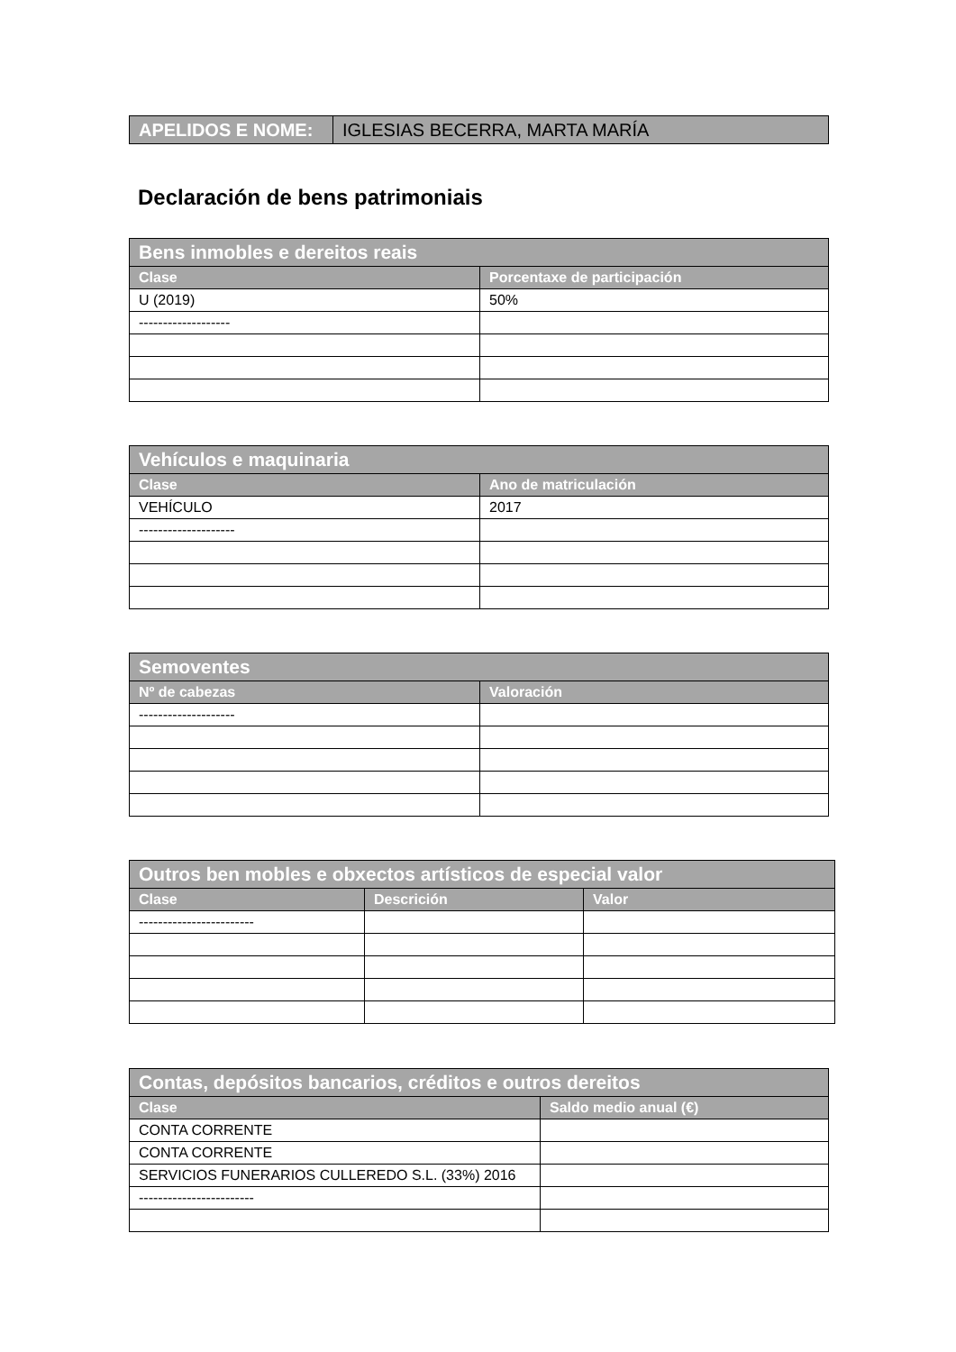| APELIDOS E NOME: | IGLESIAS BECERRA, MARTA MARÍA |
Declaración de bens patrimoniais
| Bens inmobles e dereitos reais | |
| --- | --- |
| Clase | Porcentaxe de participación |
| U (2019) | 50% |
| ------------------- | |
| Vehículos e maquinaria | |
| --- | --- |
| Clase | Ano de matriculación |
| VEHÍCULO | 2017 |
| -------------------- | |
| Semoventes | |
| --- | --- |
| Nº de cabezas | Valoración |
| -------------------- | |
| Outros ben mobles e obxectos artísticos de especial valor | | |
| --- | --- | --- |
| Clase | Descrición | Valor |
| ------------------------ | | |
| Contas, depósitos bancarios, créditos e outros dereitos | |
| --- | --- |
| Clase | Saldo medio anual (€) |
| CONTA CORRENTE | |
| CONTA CORRENTE | |
| SERVICIOS FUNERARIOS CULLEREDO S.L. (33%) 2016 | |
| ------------------------ | |